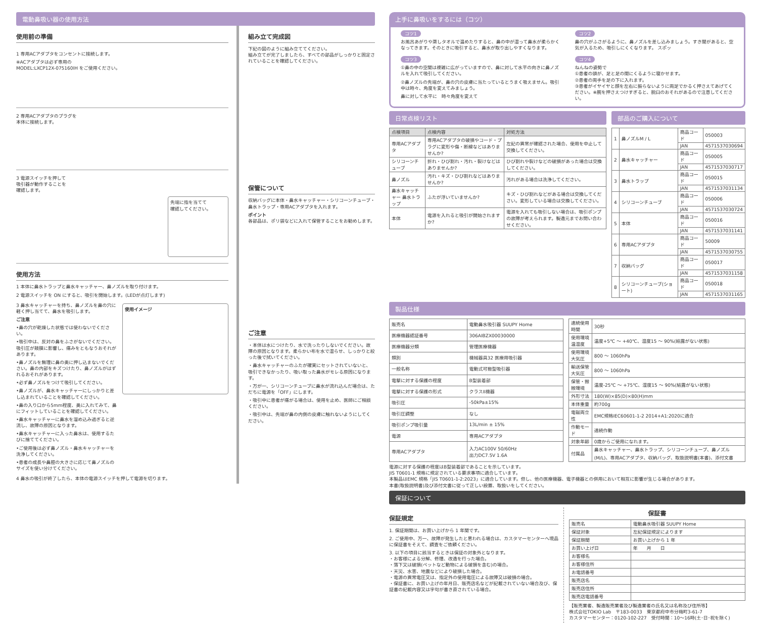電動鼻吸い器の使用方法
使用前の準備
1 専用ACアダプタをコンセントに接続します。
※ACアダプタは必ず専用の
MODEL:LXCP12X-075160IH をご使用ください。
2 専用ACアダプタのプラグを
本体に接続します。
3 電源スイッチを押して
吸引器が動作することを
確認します。
先端に指を当てて
確認してください。
使用方法
1 本体に鼻水トラップと鼻水キャッチャー、鼻ノズルを取り付けます。
2 電源スイッチを ON にすると、吸引を開始します。(LEDが点灯します)
3 鼻水キャッチャーを持ち、鼻ノズルを鼻の穴に軽く押し当てて、鼻水を吸引します。
ご注意
•鼻の穴が乾燥した状態では使わないでください。
•吸引中は、反対の鼻をふさがないでください。吸引圧が鼓膜に影響し、痛みをともなうおそれがあります。
•鼻ノズルを無理に鼻の奥に押し込まないでください。鼻の内部をキズつけたり、鼻ノズルがはずれるおそれがあります。
•必ず鼻ノズルをつけて吸引してください。
•鼻ノズルが、鼻水キャッチャーにしっかりと差し込まれていることを確認してください。
•鼻の入り口から5mm程度、奥に入れてみて、鼻にフィットしていることを確認してください。
•鼻水キャッチャーに鼻水を溜め込み過ぎると逆流し、故障の原因となります。
•鼻水キャッチャーに入った鼻水は、使用するたびに捨ててください。
•ご使用後は必ず鼻ノズル・鼻水キャッチャーを洗浄してください。
•患者の成長や鼻腔の大きさに応じて鼻ノズルのサイズを使い分けてください。
使用イメージ
4 鼻水の吸引が終了したら、本体の電源スイッチを押して電源を切ります。
組み立て完成図
下記の図のように組み立ててください。
組み立てが完了しましたら、すべての部品がしっかりと固定されていることを確認してください。
保管について
収納バッグに本体・鼻水キャッチャー・シリコーンチューブ・鼻水トラップ・専用ACアダプタを入れます。
ポイント
各部品は、ポリ袋などに入れて保管することをお勧めします。
ご注意
・本体は水につけたり、水で洗ったりしないでください。故障の原因となります。柔らかい布を水で湿らせ、しっかりと絞った後で拭いてください。
・鼻水キャッチャーのふたが確実にセットされていないと、吸引できなかったり、吸い取った鼻水がモレる原因になります。
・万が一、シリコーンチューブに鼻水が流れ込んだ場合は、ただちに電源を「OFF」にします。
・吸引中に患者が痛がる場合は、使用を止め、医師にご相談ください。
・吸引中は、先端が鼻の内側の皮膚に触れないようにしてください。
上手に鼻吸いをするには（コツ）
コツ1
お風呂あがりや蒸しタオルで温めたりすると、鼻の中が湿って鼻水が柔らかくなってきます。そのときに吸引すると、鼻水が取り出しやすくなります。
コツ2
鼻の穴がふさがるように、鼻ノズルを差し込みましょう。すき間があると、空気が入るため、吸引しにくくなります。 スポッ
コツ3
①鼻の中の空間は複雑に広がっていますので、鼻に対して水平の向きに鼻ノズルを入れて吸引してください。
②鼻ノズルの先端が、鼻の穴の皮膚に当たっているとうまく吸えません。吸引中は時々、角度を変えてみましょう。
鼻に対して水平に　時々角度を変えて
コツ4
ねんねの姿勢で
①患者の頭が、足と足の間にくるように寝かせます。
②患者の両手を足の下に入れます。
③患者がイヤイヤと顔を左右に振らないように両足でかるく押さえてあげてください。※腕を押さえつけすぎると、脱臼のおそれがあるので注意してください。
日常点検リスト
| 点検項目 | 点検内容 | 対処方法 |
| --- | --- | --- |
| 専用ACアダプタ | 専用ACアダプタの破損やコード・プラグに変形や傷・断線などはありませんか? | 左記の異常が確認された場合、使用を中止して交換してください。 |
| シリコーンチューブ | 折れ・ひび割れ・汚れ・裂けなどはありませんか? | ひび割れや裂けなどの破損があった場合は交換してください。 |
| 鼻ノズル | 汚れ・キズ・ひび割れなどはありませんか? | 汚れがある場合は洗浄してください。 |
| 鼻水キャッチャー 鼻水トラップ | ふたが浮いていませんか? | キズ・ひび割れなどがある場合は交換してください。変形している場合は交換してください。 |
| 本体 | 電源を入れると吸引が開始されますか? | 電源を入れても吸引しない場合は、吸引ポンプの故障が考えられます。製造元までお問い合わせください。 |
部品のご購入について
| 1 | 鼻ノズルM / L | 商品コード | 050003 |
| | | JAN | 4571537030694 |
| 2 | 鼻水キャッチャー | 商品コード | 050005 |
| | | JAN | 4571537030717 |
| 3 | 鼻水トラップ | 商品コード | 050015 |
| | | JAN | 4571537031134 |
| 4 | シリコーンチューブ | 商品コード | 050006 |
| | | JAN | 4571537030724 |
| 5 | 本体 | 商品コード | 050016 |
| | | JAN | 4571537031141 |
| 6 | 専用ACアダプタ | 商品コード | 50009 |
| | | JAN | 4571537030755 |
| 7 | 収納バッグ | 商品コード | 050017 |
| | | JAN | 4571537031158 |
| 8 | シリコーンチューブ(ショート) | 商品コード | 050018 |
| | | JAN | 4571537031165 |
製品仕様
| 販売名 | 電動鼻水吸引器 SUUPY Home |
| 医療機器認証番号 | 306AIBZX00030000 |
| 医療機器分類 | 管理医療機器 |
| 類別 | 機械器具32 医療用吸引器 |
| 一般名称 | 電動式可搬型吸引器 |
| 電撃に対する保護の程度 | B型装着部 |
| 電撃に対する保護の形式 | クラスII機器 |
| 吸引圧 | -50kPa±15% |
| 吸引圧調整 | なし |
| 吸引ポンプ吸引量 | 13L/min ± 15% |
| 電源 | 専用ACアダプタ |
| 専用ACアダプタ | 入力AC100V 50/60Hz 出力DC7.5V 1.6A |
| 連続使用時間 | 30秒 |
| 使用環境温湿度 | 温度+5℃ ～ +40℃、湿度15 ～ 90%(結露がない状態) |
| 使用環境大気圧 | 800 ～ 1060hPa |
| 輸送保管大気圧 | 800 ～ 1060hPa |
| 保管・搬搬環境 | 温度-25℃ ～ +75℃、湿度15 ～ 90%(結露がない状態) |
| 外形寸法 | 180(W)×85(D)×80(H)mm |
| 本体重量 | 約700g |
| 電磁両立性 | EMC規格IEC60601-1-2 2014+A1:2020に適合 |
| 作動モード | 連続作動 |
| 対象年齢 | 0歳からご使用になれます。 |
| 付属品 | 鼻水キャッチャー、鼻水トラップ、シリコーンチューブ、鼻ノズル(M/L)、専用ACアダプタ、収納バッグ、取扱説明書(本書)、添付文書 |
電源に対する保護の程度はB型装着部であることを示しています。
JIS T0601-1 規格に規定されている要求事項に適合しています。
本製品はEMC 規格「JIS T0601-1-2:2023」に適合しています。但し、他の医療機器、電子機器との併用において相互に影響が生じる場合があります。
本書(取扱説明書)及び添付文書に従って正しい設置、取扱いをしてください。
保証について
保証規定
1. 保証期間は、お買い上げから 1 年間です。
2. ご使用中、万一、故障が発生したと思われる場合は、カスタマーセンターへ現品に保証書をそえて、調査をご依頼ください。
3. 以下の項目に該当するときは保証の対象外となります。
・お客様による分解、修理、改造を行った場合。
・落下又は破損(ペットなど動物による破損を含む)の場合。
・天災、水害、地震などにより破損した場合。
・電源の異常電圧又は、指定外の使用電圧による故障又は破損の場合。
・保証書に、お買い上げの年月日、販売店名などが記載されていない場合及び、保証書の記載内容又は字句が書き直されている場合。
保証書
| 販売名 | 電動鼻水吸引器 SUUPY Home |
| 保証対象 | 左記保証規定によります |
| 保証期間 | お買い上げから 1 年 |
| お買い上げ日 | 年 月 日 |
| お客様名 | |
| お客様住所 | |
| お電話番号 | |
| 販売店名 | |
| 販売店住所 | |
| 販売店電話番号 | |
【販売業者、製造販売業者及び製造業者の氏名又は名称及び住所等】
株式会社TOKIO Lab　〒183-0033　東京都府中市分梅町3-61-7
カスタマーセンター：0120-102-227　受付時間：10～16時(土･日･祝を除く)